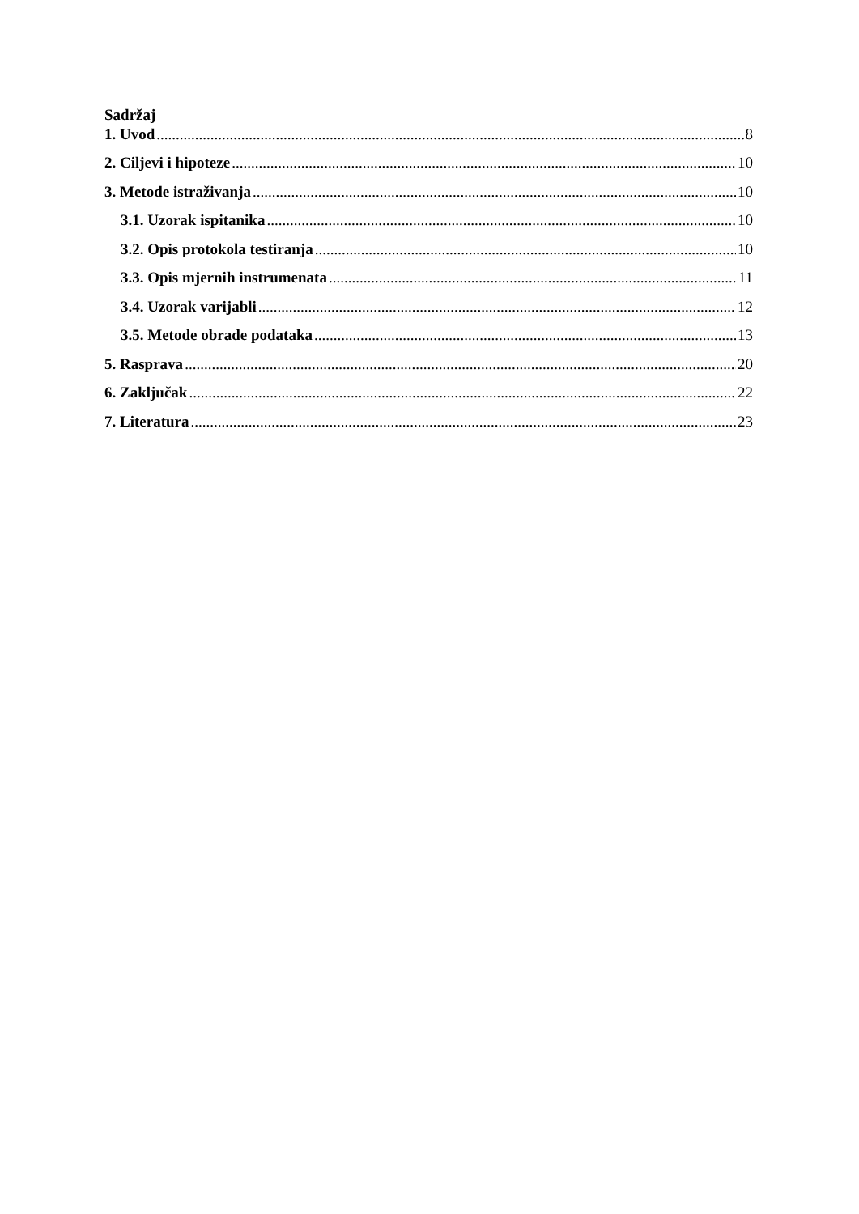Sadržaj
1. Uvod 8
2. Ciljevi i hipoteze 10
3. Metode istraživanja 10
3.1. Uzorak ispitanika 10
3.2. Opis protokola testiranja 10
3.3. Opis mjernih instrumenata 11
3.4. Uzorak varijabli 12
3.5. Metode obrade podataka 13
5. Rasprava 20
6. Zaključak 22
7. Literatura 23